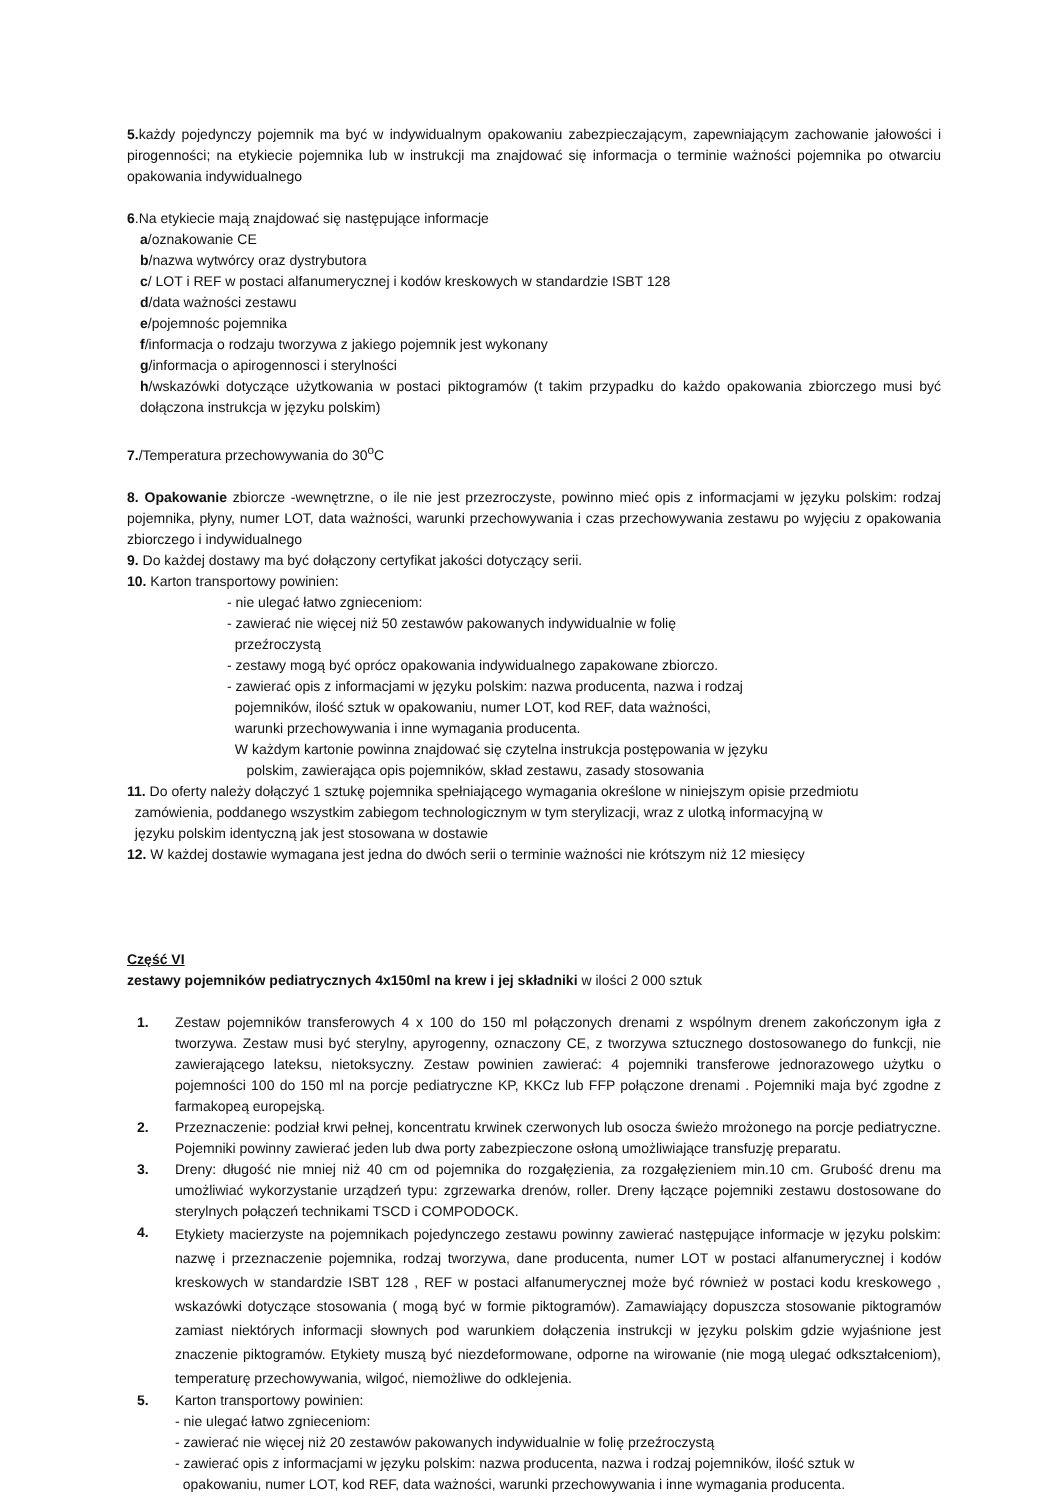5. każdy pojedynczy pojemnik ma być w indywidualnym opakowaniu zabezpieczającym, zapewniającym zachowanie jałowości i pirogenności; na etykiecie pojemnika lub w instrukcji ma znajdować się informacja o terminie ważności pojemnika po otwarciu opakowania indywidualnego
6.Na etykiecie mają znajdować się następujące informacje
a/oznakowanie CE
b/nazwa wytwórcy oraz dystrybutora
c/ LOT i REF w postaci alfanumerycznej i kodów kreskowych w standardzie ISBT 128
d/data ważności zestawu
e/pojemnośc pojemnika
f/informacja o rodzaju tworzywa z jakiego pojemnik jest wykonany
g/informacja o apirogennosci i sterylności
h/wskazówki dotyczące użytkowania w postaci piktogramów (t takim przypadku do każdo opakowania zbiorczego musi być dołączona instrukcja w języku polskim)
7./Temperatura przechowywania do 30<sup>o</sup>C
8. Opakowanie zbiorcze -wewnętrzne, o ile nie jest przezroczyste, powinno mieć opis z informacjami w języku polskim: rodzaj pojemnika, płyny, numer LOT, data ważności, warunki przechowywania i czas przechowywania zestawu po wyjęciu z opakowania zbiorczego i indywidualnego
9. Do każdej dostawy ma być dołączony certyfikat jakości dotyczący serii.
10. Karton transportowy powinien:
- nie ulegać łatwo zgnieceniom:
- zawierać nie więcej niż 50 zestawów pakowanych indywidualnie w folię
przeźroczystą
- zestawy mogą być oprócz opakowania indywidualnego zapakowane zbiorczo.
- zawierać opis z informacjami w języku polskim: nazwa producenta, nazwa i rodzaj
pojemników, ilość sztuk w opakowaniu, numer LOT, kod REF, data ważności,
warunki przechowywania i inne wymagania producenta.
W każdym kartonie powinna znajdować się czytelna instrukcja postępowania w języku
polskim, zawierająca opis pojemników, skład zestawu, zasady stosowania
11. Do oferty należy dołączyć 1 sztukę pojemnika spełniającego wymagania określone w niniejszym opisie przedmiotu
zamówienia, poddanego wszystkim zabiegom technologicznym w tym sterylizacji, wraz z ulotką informacyjną w
języku polskim identyczną jak jest stosowana w dostawie
12. W każdej dostawie wymagana jest jedna do dwóch serii o terminie ważności nie krótszym niż 12 miesięcy
Część VI
zestawy pojemników pediatrycznych 4x150ml na krew i jej składniki w ilości 2 000 sztuk
1. Zestaw pojemników transferowych 4 x 100 do 150 ml połączonych drenami z wspólnym drenem zakończonym igła z tworzywa. Zestaw musi być sterylny, apyrogenny, oznaczony CE, z tworzywa sztucznego dostosowanego do funkcji, nie zawierającego lateksu, nietoksyczny. Zestaw powinien zawierać: 4 pojemniki transferowe jednorazowego użytku o pojemności 100 do 150 ml na porcje pediatryczne KP, KKCz lub FFP połączone drenami . Pojemniki maja być zgodne z farmakopeą europejską.
2. Przeznaczenie: podział krwi pełnej, koncentratu krwinek czerwonych lub osocza świeżo mrożonego na porcje pediatryczne. Pojemniki powinny zawierać jeden lub dwa porty zabezpieczone osłoną umożliwiające transfuzję preparatu.
3. Dreny: długość nie mniej niż 40 cm od pojemnika do rozgałęzienia, za rozgałęzieniem min.10 cm. Grubość drenu ma umożliwiać wykorzystanie urządzeń typu: zgrzewarka drenów, roller. Dreny łączące pojemniki zestawu dostosowane do sterylnych połączeń technikami TSCD i COMPODOCK.
4. Etykiety macierzyste na pojemnikach pojedynczego zestawu powinny zawierać następujące informacje w języku polskim: nazwę i przeznaczenie pojemnika, rodzaj tworzywa, dane producenta, numer LOT w postaci alfanumerycznej i kodów kreskowych w standardzie ISBT 128 , REF w postaci alfanumerycznej może być również w postaci kodu kreskowego , wskazówki dotyczące stosowania ( mogą być w formie piktogramów). Zamawiający dopuszcza stosowanie piktogramów zamiast niektórych informacji słownych pod warunkiem dołączenia instrukcji w języku polskim gdzie wyjaśnione jest znaczenie piktogramów. Etykiety muszą być niezdeformowane, odporne na wirowanie (nie mogą ulegać odkształceniom), temperaturę przechowywania, wilgoć, niemożliwe do odklejenia.
5. Karton transportowy powinien:
- nie ulegać łatwo zgnieceniom:
- zawierać nie więcej niż 20 zestawów pakowanych indywidualnie w folię przeźroczystą
- zawierać opis z informacjami w języku polskim: nazwa producenta, nazwa i rodzaj pojemników, ilość sztuk w
opakowaniu, numer LOT, kod REF, data ważności, warunki przechowywania i inne wymagania producenta.